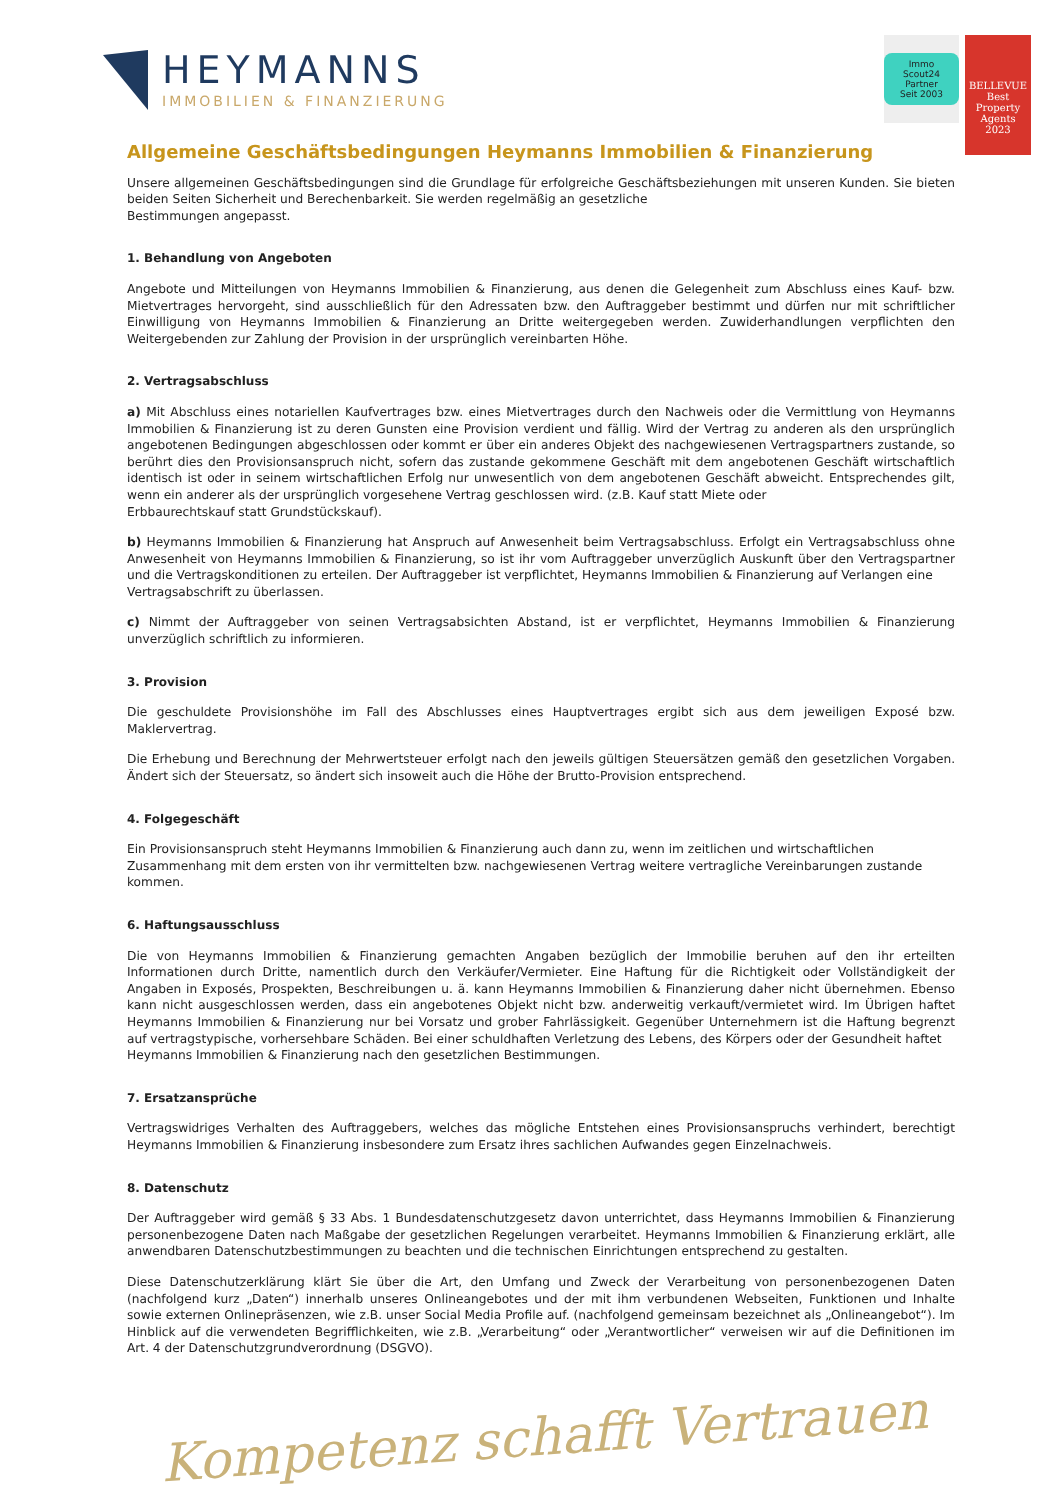HEYMANNS
IMMOBILIEN & FINANZIERUNG
Immo Scout24
Partner
Seit 2003
BELLEVUE
Best Property Agents
2023
Allgemeine Geschäftsbedingungen Heymanns Immobilien & Finanzierung
Unsere allgemeinen Geschäftsbedingungen sind die Grundlage für erfolgreiche Geschäftsbeziehungen mit unseren Kunden. Sie bieten beiden Seiten Sicherheit und Berechenbarkeit. Sie werden regelmäßig an gesetzliche
Bestimmungen angepasst.
1. Behandlung von Angeboten
Angebote und Mitteilungen von Heymanns Immobilien & Finanzierung, aus denen die Gelegenheit zum Abschluss eines Kauf- bzw. Mietvertrages hervorgeht, sind ausschließlich für den Adressaten bzw. den Auftraggeber bestimmt und dürfen nur mit schriftlicher Einwilligung von Heymanns Immobilien & Finanzierung an Dritte weitergegeben werden. Zuwiderhandlungen verpflichten den Weitergebenden zur Zahlung der Provision in der ursprünglich vereinbarten Höhe.
2. Vertragsabschluss
a) Mit Abschluss eines notariellen Kaufvertrages bzw. eines Mietvertrages durch den Nachweis oder die Vermittlung von Heymanns Immobilien & Finanzierung ist zu deren Gunsten eine Provision verdient und fällig. Wird der Vertrag zu anderen als den ursprünglich angebotenen Bedingungen abgeschlossen oder kommt er über ein anderes Objekt des nachgewiesenen Vertragspartners zustande, so berührt dies den Provisionsanspruch nicht, sofern das zustande gekommene Geschäft mit dem angebotenen Geschäft wirtschaftlich identisch ist oder in seinem wirtschaftlichen Erfolg nur unwesentlich von dem angebotenen Geschäft abweicht. Entsprechendes gilt, wenn ein anderer als der ursprünglich vorgesehene Vertrag geschlossen wird. (z.B. Kauf statt Miete oder
Erbbaurechtskauf statt Grundstückskauf).
b) Heymanns Immobilien & Finanzierung hat Anspruch auf Anwesenheit beim Vertragsabschluss. Erfolgt ein Vertragsabschluss ohne Anwesenheit von Heymanns Immobilien & Finanzierung, so ist ihr vom Auftraggeber unverzüglich Auskunft über den Vertragspartner und die Vertragskonditionen zu erteilen. Der Auftraggeber ist verpflichtet, Heymanns Immobilien & Finanzierung auf Verlangen eine
Vertragsabschrift zu überlassen.
c) Nimmt der Auftraggeber von seinen Vertragsabsichten Abstand, ist er verpflichtet, Heymanns Immobilien & Finanzierung unverzüglich schriftlich zu informieren.
3. Provision
Die geschuldete Provisionshöhe im Fall des Abschlusses eines Hauptvertrages ergibt sich aus dem jeweiligen Exposé bzw. Maklervertrag.
Die Erhebung und Berechnung der Mehrwertsteuer erfolgt nach den jeweils gültigen Steuersätzen gemäß den gesetzlichen Vorgaben. Ändert sich der Steuersatz, so ändert sich insoweit auch die Höhe der Brutto-Provision entsprechend.
4. Folgegeschäft
Ein Provisionsanspruch steht Heymanns Immobilien & Finanzierung auch dann zu, wenn im zeitlichen und wirtschaftlichen
Zusammenhang mit dem ersten von ihr vermittelten bzw. nachgewiesenen Vertrag weitere vertragliche Vereinbarungen zustande
kommen.
6. Haftungsausschluss
Die von Heymanns Immobilien & Finanzierung gemachten Angaben bezüglich der Immobilie beruhen auf den ihr erteilten Informationen durch Dritte, namentlich durch den Verkäufer/Vermieter. Eine Haftung für die Richtigkeit oder Vollständigkeit der Angaben in Exposés, Prospekten, Beschreibungen u. ä. kann Heymanns Immobilien & Finanzierung daher nicht übernehmen. Ebenso kann nicht ausgeschlossen werden, dass ein angebotenes Objekt nicht bzw. anderweitig verkauft/vermietet wird. Im Übrigen haftet Heymanns Immobilien & Finanzierung nur bei Vorsatz und grober Fahrlässigkeit. Gegenüber Unternehmern ist die Haftung begrenzt auf vertragstypische, vorhersehbare Schäden. Bei einer schuldhaften Verletzung des Lebens, des Körpers oder der Gesundheit haftet
Heymanns Immobilien & Finanzierung nach den gesetzlichen Bestimmungen.
7. Ersatzansprüche
Vertragswidriges Verhalten des Auftraggebers, welches das mögliche Entstehen eines Provisionsanspruchs verhindert, berechtigt Heymanns Immobilien & Finanzierung insbesondere zum Ersatz ihres sachlichen Aufwandes gegen Einzelnachweis.
8. Datenschutz
Der Auftraggeber wird gemäß § 33 Abs. 1 Bundesdatenschutzgesetz davon unterrichtet, dass Heymanns Immobilien & Finanzierung personenbezogene Daten nach Maßgabe der gesetzlichen Regelungen verarbeitet. Heymanns Immobilien & Finanzierung erklärt, alle anwendbaren Datenschutzbestimmungen zu beachten und die technischen Einrichtungen entsprechend zu gestalten.
Diese Datenschutzerklärung klärt Sie über die Art, den Umfang und Zweck der Verarbeitung von personenbezogenen Daten (nachfolgend kurz „Daten“) innerhalb unseres Onlineangebotes und der mit ihm verbundenen Webseiten, Funktionen und Inhalte sowie externen Onlinepräsenzen, wie z.B. unser Social Media Profile auf. (nachfolgend gemeinsam bezeichnet als „Onlineangebot“). Im Hinblick auf die verwendeten Begrifflichkeiten, wie z.B. „Verarbeitung“ oder „Verantwortlicher“ verweisen wir auf die Definitionen im Art. 4 der Datenschutzgrundverordnung (DSGVO).
Kompetenz schafft Vertrauen